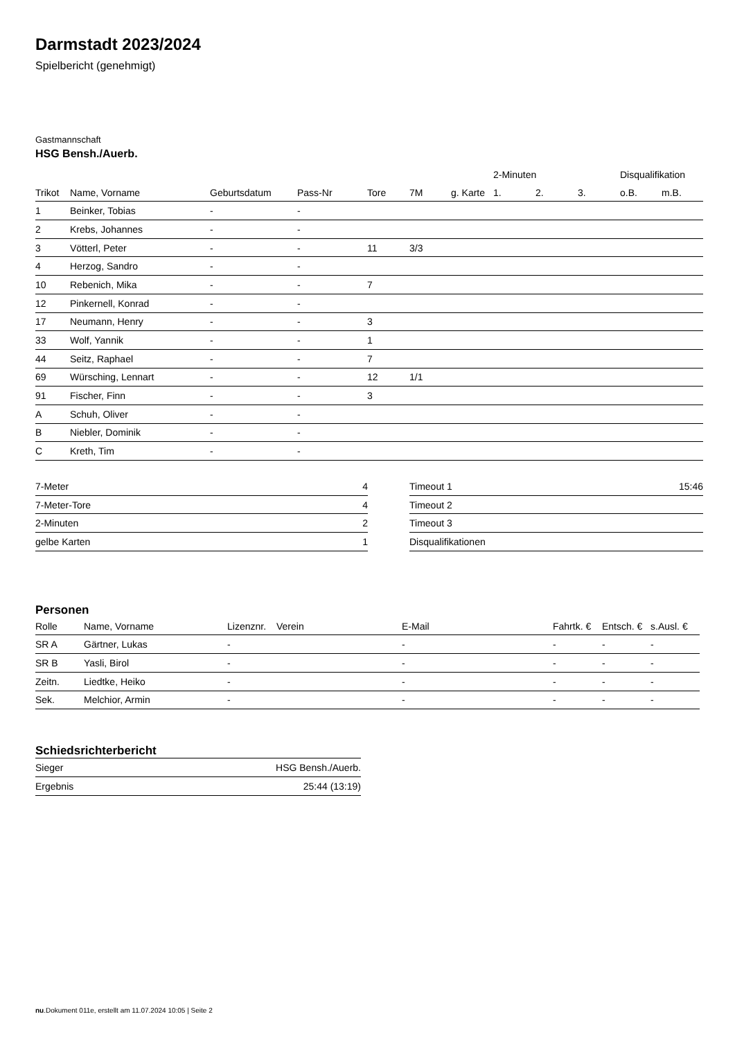Darmstadt 2023/2024
Spielbericht (genehmigt)
Gastmannschaft
HSG Bensh./Auerb.
| | | | | | | | 2-Minuten | | | Disqualifikation | |
| --- | --- | --- | --- | --- | --- | --- | --- | --- | --- | --- | --- |
| Trikot | Name, Vorname | Geburtsdatum | Pass-Nr | Tore | 7M | g. Karte | 1. | 2. | 3. | o.B. | m.B. |
| 1 | Beinker, Tobias | - | - | | | | | | | | |
| 2 | Krebs, Johannes | - | - | | | | | | | | |
| 3 | Vötterl, Peter | - | - | 11 | 3/3 | | | | | | |
| 4 | Herzog, Sandro | - | - | | | | | | | | |
| 10 | Rebenich, Mika | - | - | 7 | | | | | | | |
| 12 | Pinkernell, Konrad | - | - | | | | | | | | |
| 17 | Neumann, Henry | - | - | 3 | | | | | | | |
| 33 | Wolf, Yannik | - | - | 1 | | | | | | | |
| 44 | Seitz, Raphael | - | - | 7 | | | | | | | |
| 69 | Würsching, Lennart | - | - | 12 | 1/1 | | | | | | |
| 91 | Fischer, Finn | - | - | 3 | | | | | | | |
| A | Schuh, Oliver | - | - | | | | | | | | |
| B | Niebler, Dominik | - | - | | | | | | | | |
| C | Kreth, Tim | - | - | | | | | | | | |
| 7-Meter | 4 |
| 7-Meter-Tore | 4 |
| 2-Minuten | 2 |
| gelbe Karten | 1 |
| Timeout 1 | 15:46 |
| Timeout 2 | |
| Timeout 3 | |
| Disqualifikationen | |
Personen
| Rolle | Name, Vorname | Lizenznr. | Verein | E-Mail | Fahrtk. € | Entsch. € | s.Ausl. € |
| --- | --- | --- | --- | --- | --- | --- | --- |
| SR A | Gärtner, Lukas | - | | - | - | - | - |
| SR B | Yasli, Birol | - | | - | - | - | - |
| Zeitn. | Liedtke, Heiko | - | | - | - | - | - |
| Sek. | Melchior, Armin | - | | - | - | - | - |
Schiedsrichterbericht
| Sieger | HSG Bensh./Auerb. |
| Ergebnis | 25:44 (13:19) |
nu.Dokument 011e, erstellt am 11.07.2024 10:05 | Seite 2